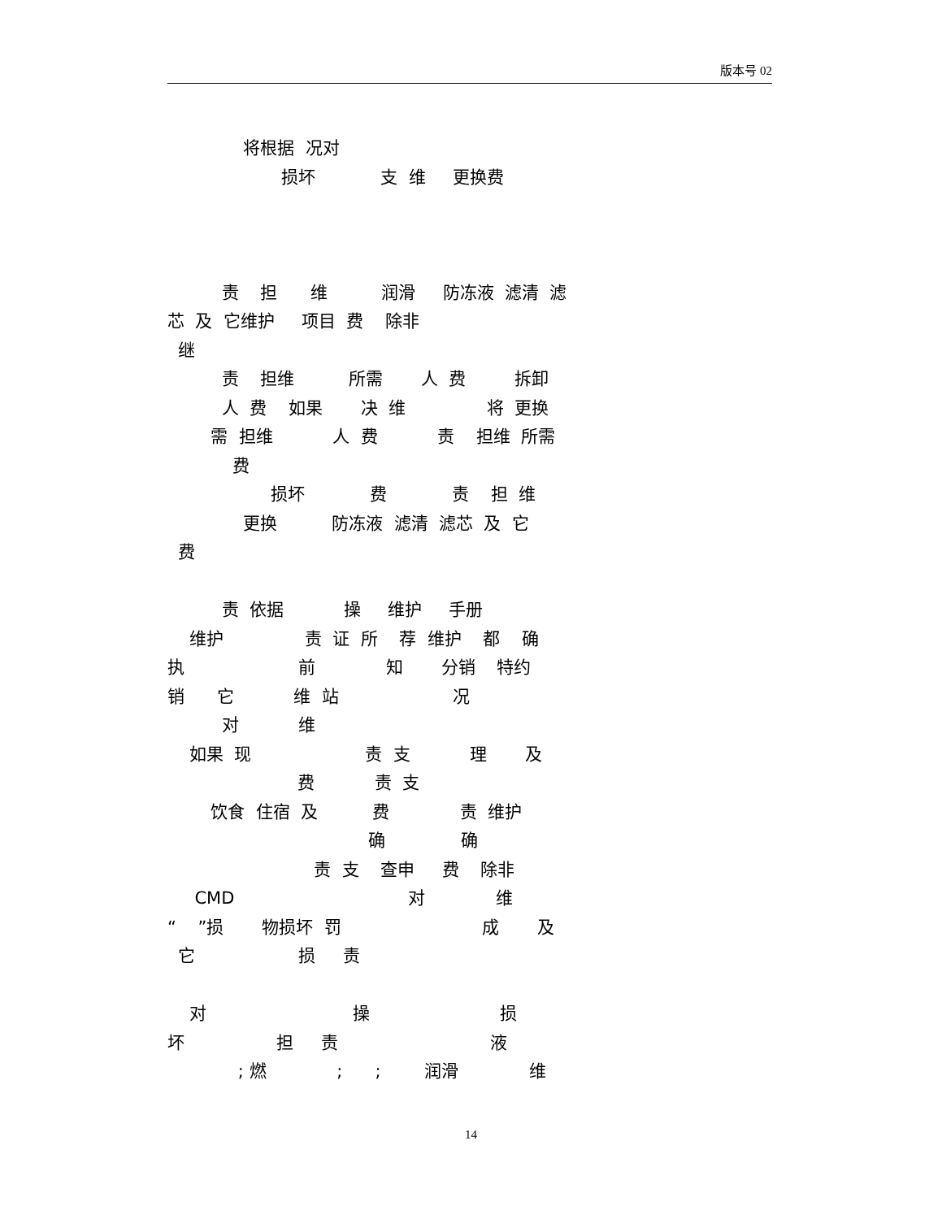版本号 02
将根据 况对
损坏 支 维 更换费
责 担 维 润滑 防冻液 滤清 滤
芯 及 它维护 项目 费 除非
继
责 担维 所需 人 费 拆卸
人 费 如果 决 维 将 更换
需 担维 人 费 责 担维 所需
费
损坏 费 责 担 维
更换 防冻液 滤清 滤芯 及 它
费
责 依据 操 维护 手册
维护 责 证 所 荐 维护 都 确
执 前 知 分销 特约
销 它 维 站 况
对 维
如果 现 责 支 理 及
费 责 支
饮食 住宿 及 费 责 维护
确 确
责 支 查申 费 除非
CMD 对 维
“ ”损 物损坏 罚 成 及
它 损 责
对 操 损
坏 担 责 液
; 燃 ; ; 润滑 维
14